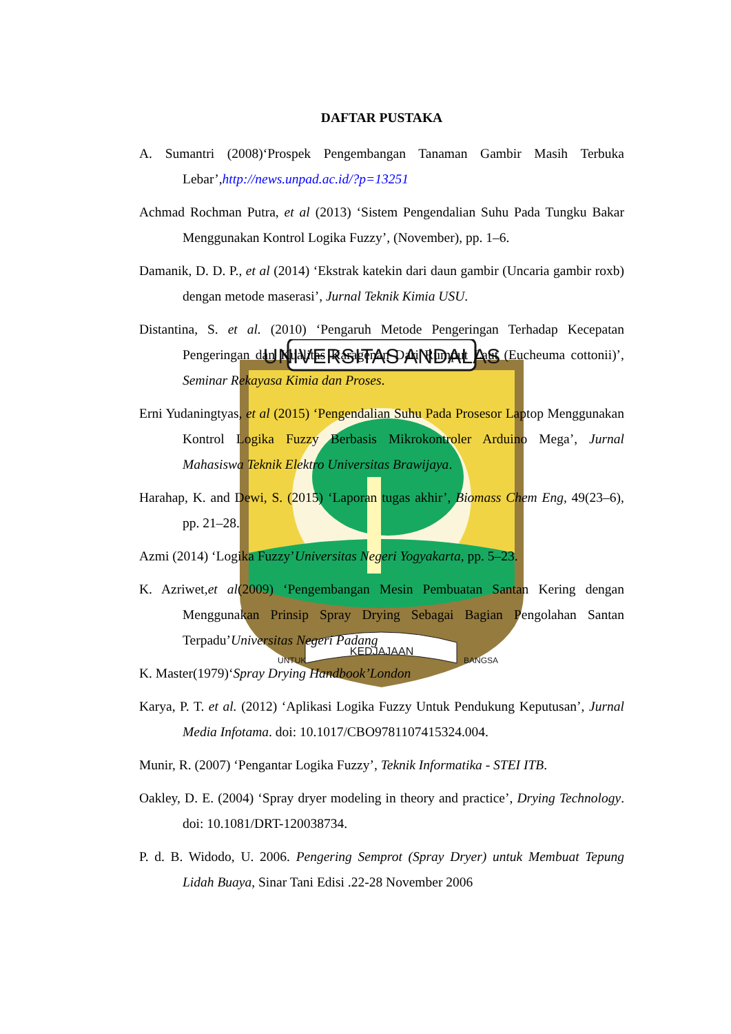UNIVERSITAS ANDALAS
KEDJAJAAN
UNTUK
BANGSA
DAFTAR PUSTAKA
A. Sumantri (2008)‘Prospek Pengembangan Tanaman Gambir Masih Terbuka Lebar’,http://news.unpad.ac.id/?p=13251
Achmad Rochman Putra, et al (2013) ‘Sistem Pengendalian Suhu Pada Tungku Bakar Menggunakan Kontrol Logika Fuzzy’, (November), pp. 1–6.
Damanik, D. D. P., et al (2014) ‘Ekstrak katekin dari daun gambir (Uncaria gambir roxb) dengan metode maserasi’, Jurnal Teknik Kimia USU.
Distantina, S. et al. (2010) ‘Pengaruh Metode Pengeringan Terhadap Kecepatan Pengeringan dan Kualitas Karagenan Dari Rumput Laut (Eucheuma cottonii)’, Seminar Rekayasa Kimia dan Proses.
Erni Yudaningtyas, et al (2015) ‘Pengendalian Suhu Pada Prosesor Laptop Menggunakan Kontrol Logika Fuzzy Berbasis Mikrokontroler Arduino Mega’, Jurnal Mahasiswa Teknik Elektro Universitas Brawijaya.
Harahap, K. and Dewi, S. (2015) ‘Laporan tugas akhir’, Biomass Chem Eng, 49(23–6), pp. 21–28.
Azmi (2014) ‘Logika Fuzzy’Universitas Negeri Yogyakarta, pp. 5–23.
K. Azriwet,et al(2009) ‘Pengembangan Mesin Pembuatan Santan Kering dengan Menggunakan Prinsip Spray Drying Sebagai Bagian Pengolahan Santan Terpadu’Universitas Negeri Padang
K. Master(1979)‘Spray Drying Handbook’London
Karya, P. T. et al. (2012) ‘Aplikasi Logika Fuzzy Untuk Pendukung Keputusan’, Jurnal Media Infotama. doi: 10.1017/CBO9781107415324.004.
Munir, R. (2007) ‘Pengantar Logika Fuzzy’, Teknik Informatika - STEI ITB.
Oakley, D. E. (2004) ‘Spray dryer modeling in theory and practice’, Drying Technology. doi: 10.1081/DRT-120038734.
P. d. B. Widodo, U. 2006. Pengering Semprot (Spray Dryer) untuk Membuat Tepung Lidah Buaya, Sinar Tani Edisi .22-28 November 2006